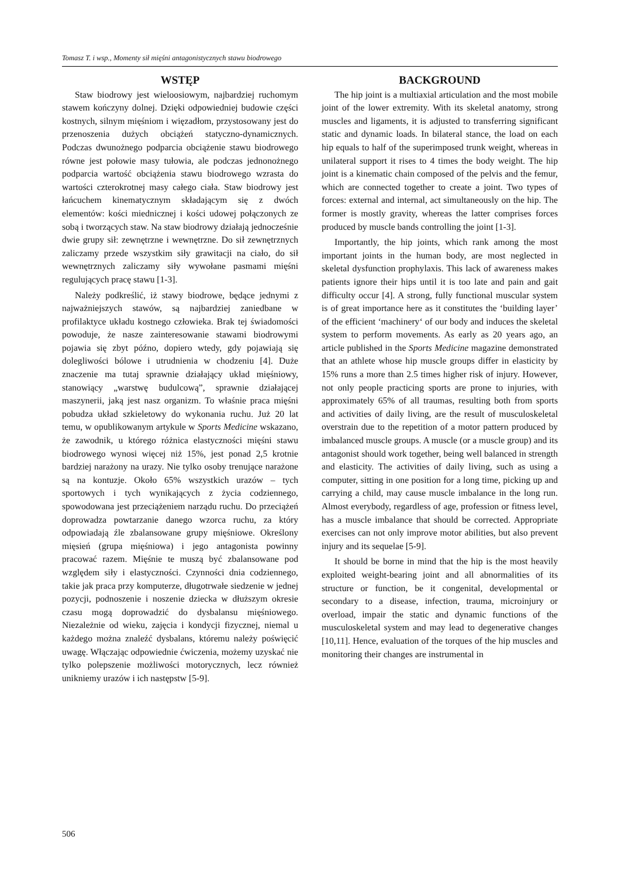Tomasz T. i wsp., Momenty sił mięśni antagonistycznych stawu biodrowego
WSTĘP
Staw biodrowy jest wieloosiowym, najbardziej ruchomym stawem kończyny dolnej. Dzięki odpowiedniej budowie części kostnych, silnym mięśniom i więzadłom, przystosowany jest do przenoszenia dużych obciążeń statyczno-dynamicznych. Podczas dwunożnego podparcia obciążenie stawu biodrowego równe jest połowie masy tułowia, ale podczas jednonożnego podparcia wartość obciążenia stawu biodrowego wzrasta do wartości czterokrotnej masy całego ciała. Staw biodrowy jest łańcuchem kinematycznym składającym się z dwóch elementów: kości miednicznej i kości udowej połączonych ze sobą i tworzących staw. Na staw biodrowy działają jednocześnie dwie grupy sił: zewnętrzne i wewnętrzne. Do sił zewnętrznych zaliczamy przede wszystkim siły grawitacji na ciało, do sił wewnętrznych zaliczamy siły wywołane pasmami mięśni regulujących pracę stawu [1-3].
Należy podkreślić, iż stawy biodrowe, będące jednymi z najważniejszych stawów, są najbardziej zaniedbane w profilaktyce układu kostnego człowieka. Brak tej świadomości powoduje, że nasze zainteresowanie stawami biodrowymi pojawia się zbyt późno, dopiero wtedy, gdy pojawiają się dolegliwości bólowe i utrudnienia w chodzeniu [4]. Duże znaczenie ma tutaj sprawnie działający układ mięśniowy, stanowiący „warstwę budulcową”, sprawnie działającej maszynerii, jaką jest nasz organizm. To właśnie praca mięśni pobudza układ szkieletowy do wykonania ruchu. Już 20 lat temu, w opublikowanym artykule w Sports Medicine wskazano, że zawodnik, u którego różnica elastyczności mięśni stawu biodrowego wynosi więcej niż 15%, jest ponad 2,5 krotnie bardziej narażony na urazy. Nie tylko osoby trenujące narażone są na kontuzje. Około 65% wszystkich urazów – tych sportowych i tych wynikających z życia codziennego, spowodowana jest przeciążeniem narządu ruchu. Do przeciążeń doprowadza powtarzanie danego wzorca ruchu, za który odpowiadają źle zbalansowane grupy mięśniowe. Określony mięsień (grupa mięśniowa) i jego antagonista powinny pracować razem. Mięśnie te muszą być zbalansowane pod względem siły i elastyczności. Czynności dnia codziennego, takie jak praca przy komputerze, długotrwałe siedzenie w jednej pozycji, podnoszenie i noszenie dziecka w dłuższym okresie czasu mogą doprowadzić do dysbalansu mięśniowego. Niezależnie od wieku, zajęcia i kondycji fizycznej, niemal u każdego można znaleźć dysbalans, któremu należy poświęcić uwagę. Włączając odpowiednie ćwiczenia, możemy uzyskać nie tylko polepszenie możliwości motorycznych, lecz również unikniemy urazów i ich następstw [5-9].
BACKGROUND
The hip joint is a multiaxial articulation and the most mobile joint of the lower extremity. With its skeletal anatomy, strong muscles and ligaments, it is adjusted to transferring significant static and dynamic loads. In bilateral stance, the load on each hip equals to half of the superimposed trunk weight, whereas in unilateral support it rises to 4 times the body weight. The hip joint is a kinematic chain composed of the pelvis and the femur, which are connected together to create a joint. Two types of forces: external and internal, act simultaneously on the hip. The former is mostly gravity, whereas the latter comprises forces produced by muscle bands controlling the joint [1-3].
Importantly, the hip joints, which rank among the most important joints in the human body, are most neglected in skeletal dysfunction prophylaxis. This lack of awareness makes patients ignore their hips until it is too late and pain and gait difficulty occur [4]. A strong, fully functional muscular system is of great importance here as it constitutes the ‘building layer’ of the efficient ‘machinery‘ of our body and induces the skeletal system to perform movements. As early as 20 years ago, an article published in the Sports Medicine magazine demonstrated that an athlete whose hip muscle groups differ in elasticity by 15% runs a more than 2.5 times higher risk of injury. However, not only people practicing sports are prone to injuries, with approximately 65% of all traumas, resulting both from sports and activities of daily living, are the result of musculoskeletal overstrain due to the repetition of a motor pattern produced by imbalanced muscle groups. A muscle (or a muscle group) and its antagonist should work together, being well balanced in strength and elasticity. The activities of daily living, such as using a computer, sitting in one position for a long time, picking up and carrying a child, may cause muscle imbalance in the long run. Almost everybody, regardless of age, profession or fitness level, has a muscle imbalance that should be corrected. Appropriate exercises can not only improve motor abilities, but also prevent injury and its sequelae [5-9].
It should be borne in mind that the hip is the most heavily exploited weight-bearing joint and all abnormalities of its structure or function, be it congenital, developmental or secondary to a disease, infection, trauma, microinjury or overload, impair the static and dynamic functions of the musculoskeletal system and may lead to degenerative changes [10,11]. Hence, evaluation of the torques of the hip muscles and monitoring their changes are instrumental in
506